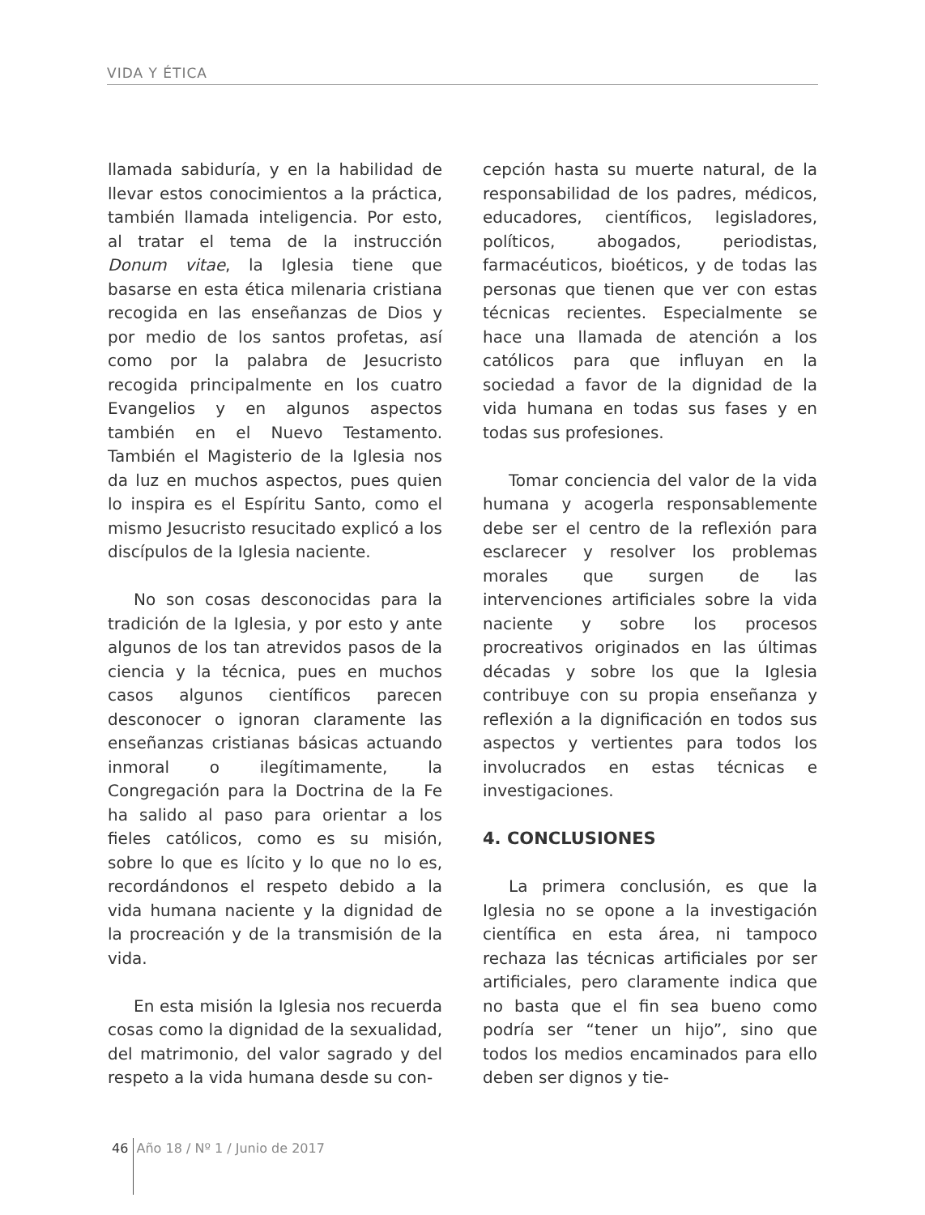VIDA Y ÉTICA
llamada sabiduría, y en la habilidad de llevar estos conocimientos a la práctica, también llamada inteligencia. Por esto, al tratar el tema de la instrucción Donum vitae, la Iglesia tiene que basarse en esta ética milenaria cristiana recogida en las enseñanzas de Dios y por medio de los santos profetas, así como por la palabra de Jesucristo recogida principalmente en los cuatro Evangelios y en algunos aspectos también en el Nuevo Testamento. También el Magisterio de la Iglesia nos da luz en muchos aspectos, pues quien lo inspira es el Espíritu Santo, como el mismo Jesucristo resucitado explicó a los discípulos de la Iglesia naciente.
No son cosas desconocidas para la tradición de la Iglesia, y por esto y ante algunos de los tan atrevidos pasos de la ciencia y la técnica, pues en muchos casos algunos científicos parecen desconocer o ignoran claramente las enseñanzas cristianas básicas actuando inmoral o ilegítimamente, la Congregación para la Doctrina de la Fe ha salido al paso para orientar a los fieles católicos, como es su misión, sobre lo que es lícito y lo que no lo es, recordándonos el respeto debido a la vida humana naciente y la dignidad de la procreación y de la transmisión de la vida.
En esta misión la Iglesia nos recuerda cosas como la dignidad de la sexualidad, del matrimonio, del valor sagrado y del respeto a la vida humana desde su con-
cepción hasta su muerte natural, de la responsabilidad de los padres, médicos, educadores, científicos, legisladores, políticos, abogados, periodistas, farmacéuticos, bioéticos, y de todas las personas que tienen que ver con estas técnicas recientes. Especialmente se hace una llamada de atención a los católicos para que influyan en la sociedad a favor de la dignidad de la vida humana en todas sus fases y en todas sus profesiones.
Tomar conciencia del valor de la vida humana y acogerla responsablemente debe ser el centro de la reflexión para esclarecer y resolver los problemas morales que surgen de las intervenciones artificiales sobre la vida naciente y sobre los procesos procreativos originados en las últimas décadas y sobre los que la Iglesia contribuye con su propia enseñanza y reflexión a la dignificación en todos sus aspectos y vertientes para todos los involucrados en estas técnicas e investigaciones.
4. CONCLUSIONES
La primera conclusión, es que la Iglesia no se opone a la investigación científica en esta área, ni tampoco rechaza las técnicas artificiales por ser artificiales, pero claramente indica que no basta que el fin sea bueno como podría ser “tener un hijo”, sino que todos los medios encaminados para ello deben ser dignos y tie-
46 Año 18 / Nº 1 / Junio de 2017